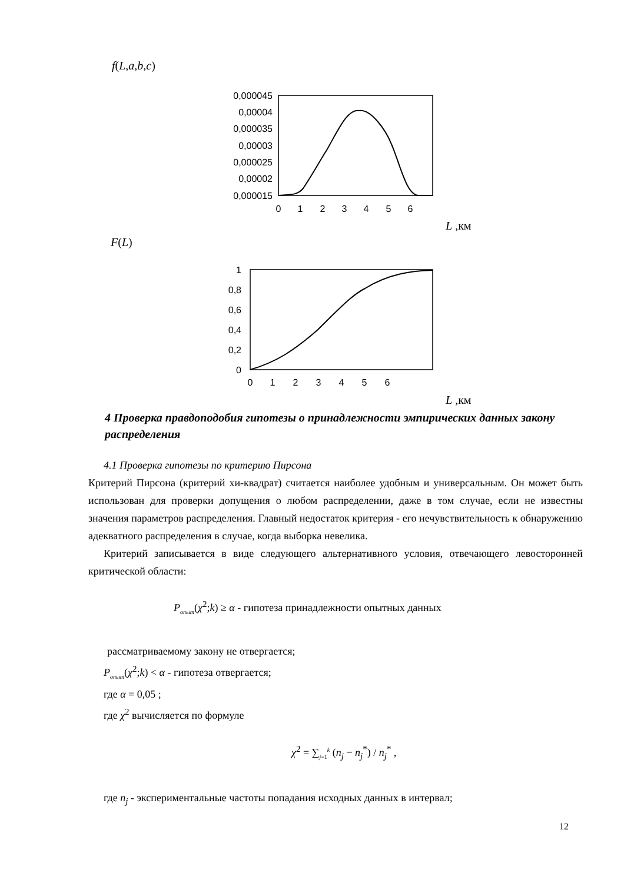f(L,a,b,c)
0,000045
0,00004
0,000035
0,00003
0,000025
0,00002
0,000015
0
1
2
3
4
5
6
L ,км
F(L)
1
0,8
0,6
0,4
0,2
0
0
1
2
3
4
5
6
L ,км
4 Проверка правдоподобия гипотезы о принадлежности эмпирических данных закону распределения
4.1 Проверка гипотезы по критерию Пирсона
Критерий Пирсона (критерий хи-квадрат) считается наиболее удобным и универсальным. Он может быть использован для проверки допущения о любом распределении, даже в том случае, если не известны значения параметров распределения. Главный недостаток критерия - его нечувствительность к обнаружению адекватного распределения в случае, когда выборка невелика.
Критерий записывается в виде следующего альтернативного условия, отвечающего левосторонней критической области:
P<sub>опыт</sub>(χ<sup>2</sup>;k) ≥ α - гипотеза принадлежности опытных данных
рассматриваемому закону не отвергается;
P<sub>опыт</sub>(χ<sup>2</sup>;k) < α - гипотеза отвергается;
где α = 0,05 ;
где χ<sup>2</sup> вычисляется по формуле
χ<sup>2</sup> = ∑<sub>j=1</sub><sup>k</sup> (n<sub>j</sub> − n<sub>j</sub><sup>*</sup>) / n<sub>j</sub><sup>*</sup> ,
где n<sub>j</sub> - экспериментальные частоты попадания исходных данных в интервал;
12